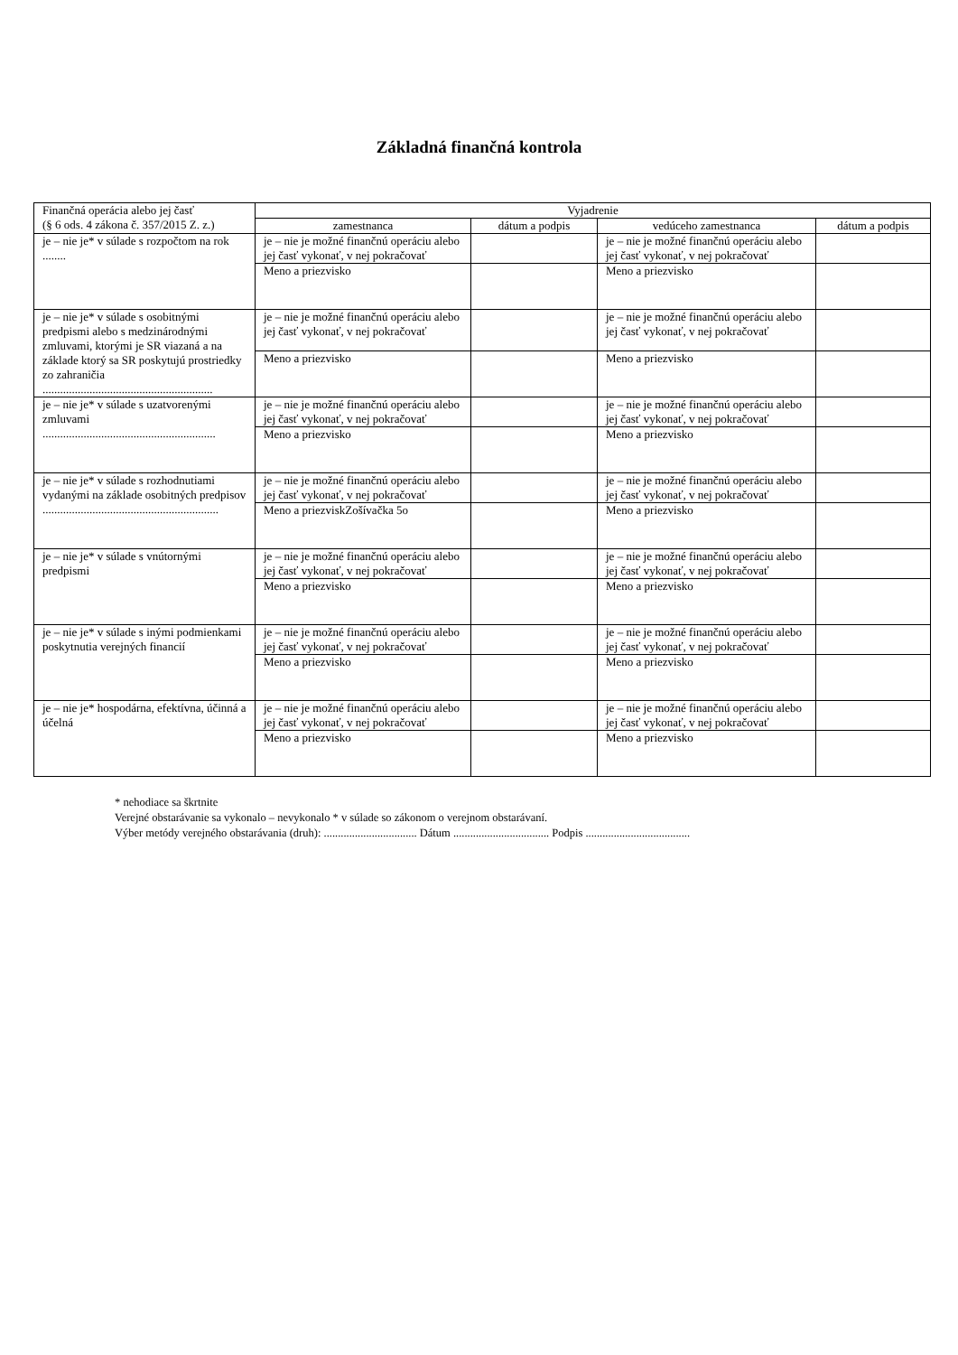Základná finančná kontrola
| Finančná operácia alebo jej časť (§ 6 ods. 4 zákona č. 357/2015 Z. z.) | Vyjadrenie | | | |
| --- | --- | --- | --- | --- |
| | zamestnanca | dátum a podpis | vedúceho zamestnanca | dátum a podpis |
| je – nie je* v súlade s rozpočtom na rok ........ | je – nie je možné finančnú operáciu alebo jej časť vykonať, v nej pokračovať | | je – nie je možné finančnú operáciu alebo jej časť vykonať, v nej pokračovať | |
| | Meno a priezvisko | | Meno a priezvisko | |
| je – nie je* v súlade s osobitnými predpismi alebo s medzinárodnými zmluvami, ktorými je SR viazaná a na základe ktorý sa SR poskytujú prostriedky zo zahraničia .......................................................... | je – nie je možné finančnú operáciu alebo jej časť vykonať, v nej pokračovať | | je – nie je možné finančnú operáciu alebo jej časť vykonať, v nej pokračovať | |
| | Meno a priezvisko | | Meno a priezvisko | |
| je – nie je* v súlade s uzatvorenými zmluvami ........................................................... | je – nie je možné finančnú operáciu alebo jej časť vykonať, v nej pokračovať | | je – nie je možné finančnú operáciu alebo jej časť vykonať, v nej pokračovať | |
| | Meno a priezvisko | | Meno a priezvisko | |
| je – nie je* v súlade s rozhodnutiami vydanými na základe osobitných predpisov ............................................................ | je – nie je možné finančnú operáciu alebo jej časť vykonať, v nej pokračovať | | je – nie je možné finančnú operáciu alebo jej časť vykonať, v nej pokračovať | |
| | Meno a priezviskZošívačka 5o | | Meno a priezvisko | |
| je – nie je* v súlade s vnútornými predpismi | je – nie je možné finančnú operáciu alebo jej časť vykonať, v nej pokračovať | | je – nie je možné finančnú operáciu alebo jej časť vykonať, v nej pokračovať | |
| | Meno a priezvisko | | Meno a priezvisko | |
| je – nie je* v súlade s inými podmienkami poskytnutia verejných financií | je – nie je možné finančnú operáciu alebo jej časť vykonať, v nej pokračovať | | je – nie je možné finančnú operáciu alebo jej časť vykonať, v nej pokračovať | |
| | Meno a priezvisko | | Meno a priezvisko | |
| je – nie je* hospodárna, efektívna, účinná a účelná | je – nie je možné finančnú operáciu alebo jej časť vykonať, v nej pokračovať | | je – nie je možné finančnú operáciu alebo jej časť vykonať, v nej pokračovať | |
| | Meno a priezvisko | | Meno a priezvisko | |
* nehodiace sa škrtnite
Verejné obstarávanie sa vykonalo – nevykonalo * v súlade so zákonom o verejnom obstarávaní.
Výber metódy verejného obstarávania (druh): ................................. Dátum .................................. Podpis .....................................